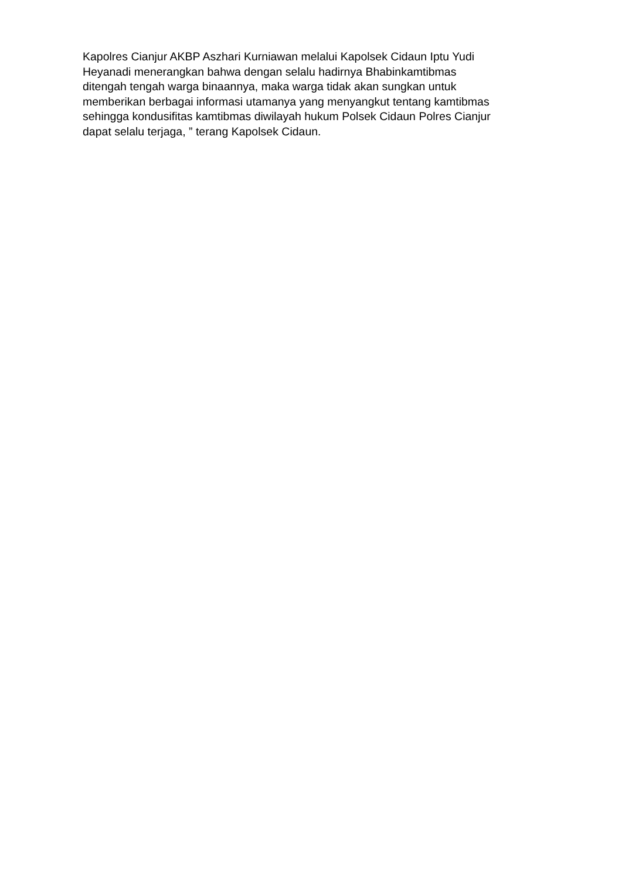Kapolres Cianjur AKBP Aszhari Kurniawan melalui Kapolsek Cidaun Iptu Yudi
Heyanadi menerangkan bahwa dengan selalu hadirnya Bhabinkamtibmas
ditengah tengah warga binaannya, maka warga tidak akan sungkan untuk
memberikan berbagai informasi utamanya yang menyangkut tentang kamtibmas
sehingga kondusifitas kamtibmas diwilayah hukum Polsek Cidaun Polres Cianjur
dapat selalu terjaga, ” terang Kapolsek Cidaun.